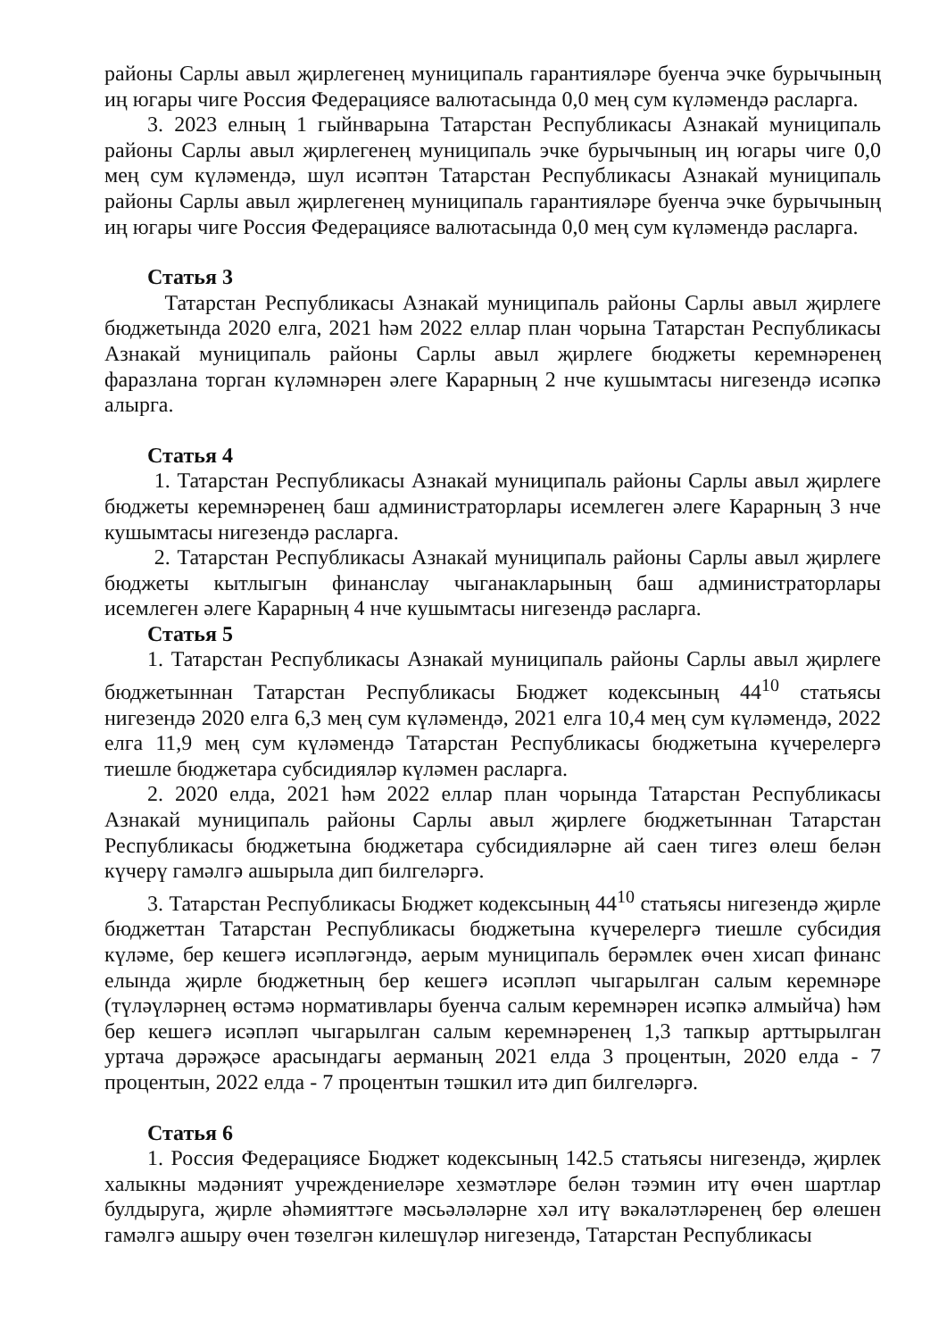районы Сарлы авыл җирлегенең муниципаль гарантияләре буенча эчке бурычының иң югары чиге Россия Федерациясе валютасында 0,0 мең сум күләмендә расларга.
3. 2023 елның 1 гыйнварына Татарстан Республикасы Азнакай муниципаль районы Сарлы авыл җирлегенең муниципаль эчке бурычының иң югары чиге 0,0 мең сум күләмендә, шул исәптән Татарстан Республикасы Азнакай муниципаль районы Сарлы авыл җирлегенең муниципаль гарантияләре буенча эчке бурычының иң югары чиге Россия Федерациясе валютасында 0,0 мең сум күләмендә расларга.
Статья 3
Татарстан Республикасы Азнакай муниципаль районы Сарлы авыл җирлеге бюджетында 2020 елга, 2021 һәм 2022 еллар план чорына Татарстан Республикасы Азнакай муниципаль районы Сарлы авыл җирлеге бюджеты керемнәренең фаразлана торган күләмнәрен әлеге Карарның 2 нче кушымтасы нигезендә исәпкә алырга.
Статья 4
1. Татарстан Республикасы Азнакай муниципаль районы Сарлы авыл җирлеге бюджеты керемнәренең баш администраторлары исемлеген әлеге Карарның 3 нче кушымтасы нигезендә расларга.
2. Татарстан Республикасы Азнакай муниципаль районы Сарлы авыл җирлеге бюджеты кытлыгын финанслау чыганакларының баш администраторлары исемлеген әлеге Карарның 4 нче кушымтасы нигезендә расларга.
Статья 5
1. Татарстан Республикасы Азнакай муниципаль районы Сарлы авыл җирлеге бюджетыннан Татарстан Республикасы Бюджет кодексының 44<sup>10</sup> статьясы нигезендә 2020 елга 6,3 мең сум күләмендә, 2021 елга 10,4 мең сум күләмендә, 2022 елга 11,9 мең сум күләмендә Татарстан Республикасы бюджетына күчерелергә тиешле бюджетара субсидияләр күләмен расларга.
2. 2020 елда, 2021 һәм 2022 еллар план чорында Татарстан Республикасы Азнакай муниципаль районы Сарлы авыл җирлеге бюджетыннан Татарстан Республикасы бюджетына бюджетара субсидияләрне ай саен тигез өлеш белән күчерү гамәлгә ашырыла дип билгеләргә.
3. Татарстан Республикасы Бюджет кодексының 44<sup>10</sup> статьясы нигезендә җирле бюджеттан Татарстан Республикасы бюджетына күчерелергә тиешле субсидия күләме, бер кешегә исәпләгәндә, аерым муниципаль берәмлек өчен хисап финанс елында җирле бюджетның бер кешегә исәпләп чыгарылган салым керемнәре (түләүләрнең өстәмә нормативлары буенча салым керемнәрен исәпкә алмыйча) һәм бер кешегә исәпләп чыгарылган салым керемнәренең 1,3 тапкыр арттырылган уртача дәрәҗәсе арасындагы аерманың 2021 елда 3 процентын, 2020 елда - 7 процентын, 2022 елда - 7 процентын тәшкил итә дип билгеләргә.
Статья 6
1. Россия Федерациясе Бюджет кодексының 142.5 статьясы нигезендә, җирлек халыкны мәдәният учреждениеләре хезмәтләре белән тәэмин итү өчен шартлар булдыруга, җирле әһәмияттәге мәсьәләләрне хәл итү вәкаләтләренең бер өлешен гамәлгә ашыру өчен төзелгән килешүләр нигезендә, Татарстан Республикасы